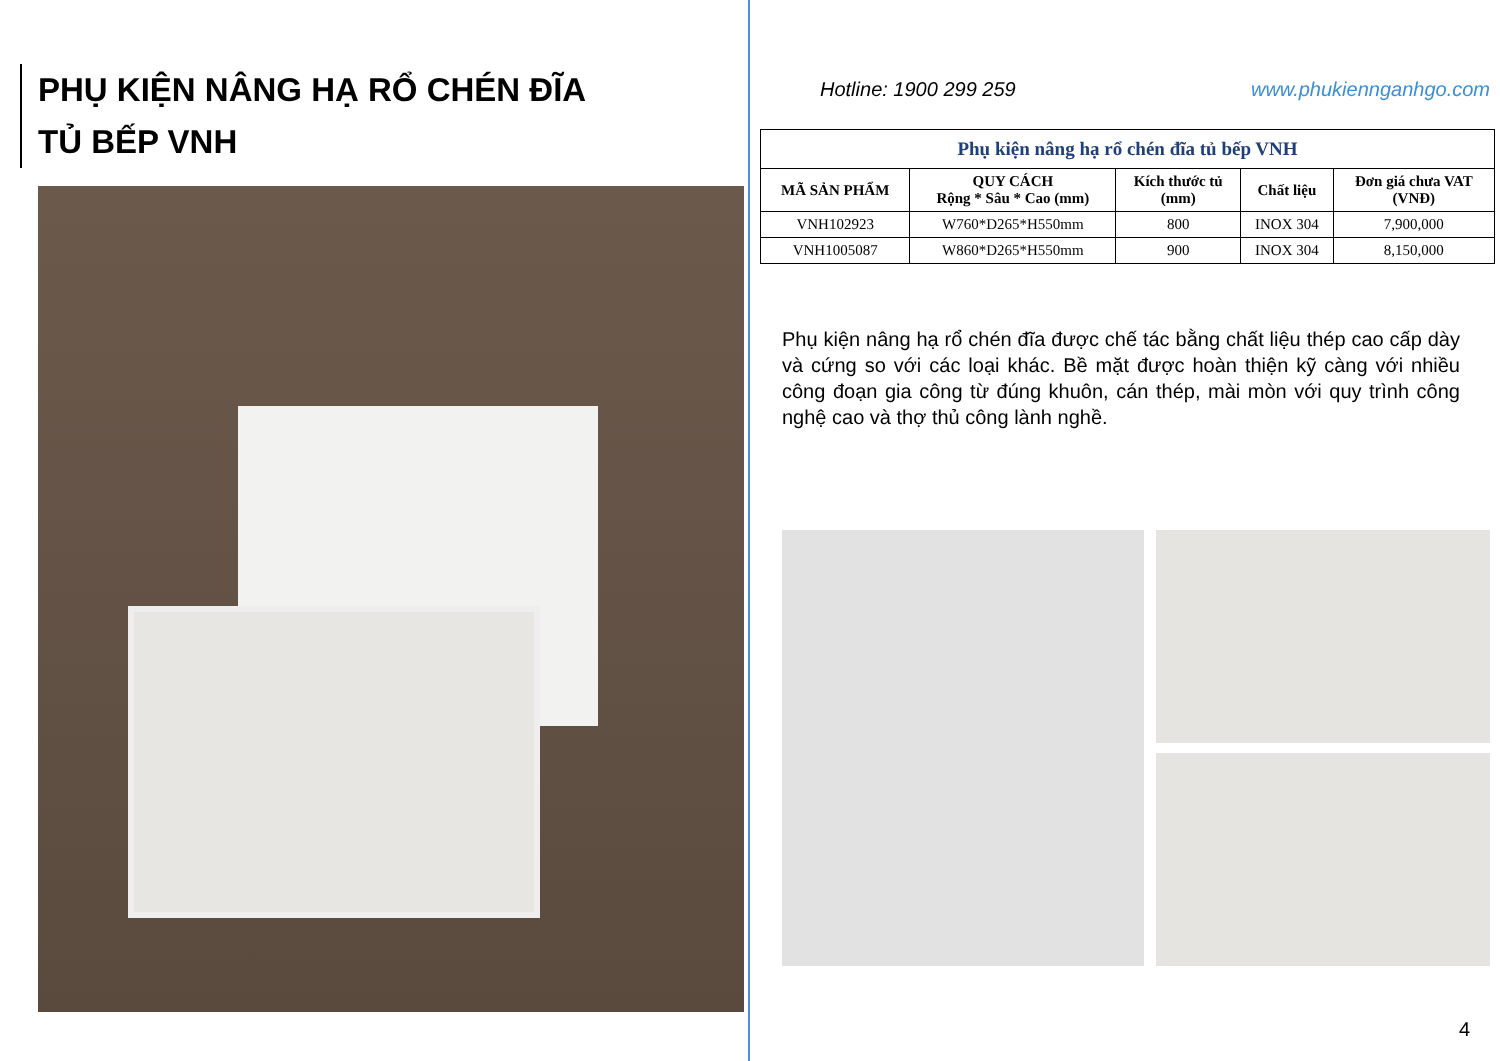PHỤ KIỆN NÂNG HẠ RỔ CHÉN ĐĨA
TỦ BẾP VNH
Hotline: 1900 299 259 www.phukiennganhgo.com
| Phụ kiện nâng hạ rổ chén đĩa tủ bếp VNH | | | | |
| MÃ SẢN PHẨM | QUY CÁCH Rộng * Sâu * Cao (mm) | Kích thước tủ (mm) | Chất liệu | Đơn giá chưa VAT (VNĐ) |
| VNH102923 | W760*D265*H550mm | 800 | INOX 304 | 7,900,000 |
| VNH1005087 | W860*D265*H550mm | 900 | INOX 304 | 8,150,000 |
Phụ kiện nâng hạ rổ chén đĩa được chế tác bằng chất liệu thép cao cấp dày và cứng so với các loại khác. Bề mặt được hoàn thiện kỹ càng với nhiều công đoạn gia công từ đúng khuôn, cán thép, mài mòn với quy trình công nghệ cao và thợ thủ công lành nghề.
4